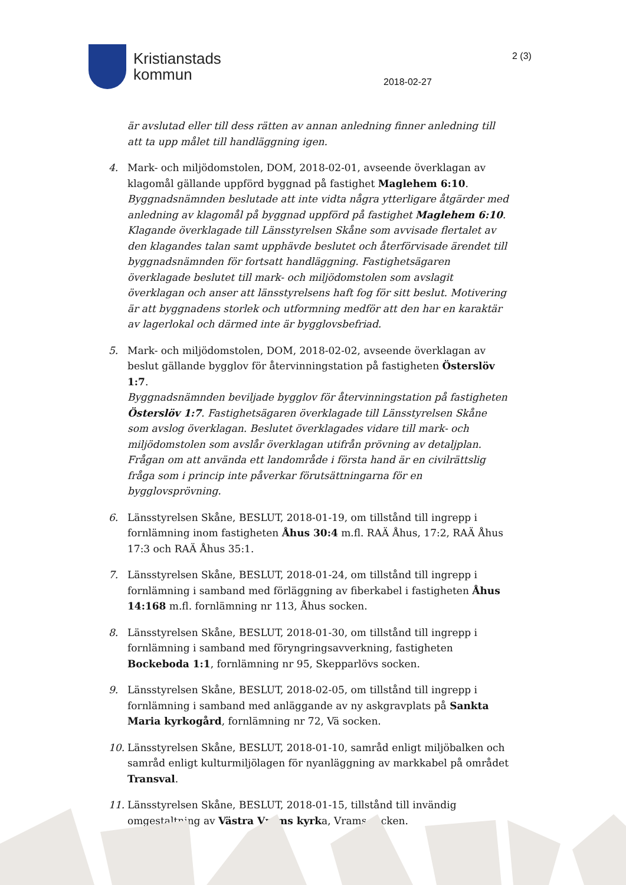Kristianstads
kommun
2 (3)
2018-02-27
är avslutad eller till dess rätten av annan anledning finner anledning till att ta upp målet till handläggning igen.
4. Mark- och miljödomstolen, DOM, 2018-02-01, avseende överklagan av klagomål gällande uppförd byggnad på fastighet Maglehem 6:10.
Byggnadsnämnden beslutade att inte vidta några ytterligare åtgärder med anledning av klagomål på byggnad uppförd på fastighet Maglehem 6:10. Klagande överklagade till Länsstyrelsen Skåne som avvisade flertalet av den klagandes talan samt upphävde beslutet och återförvisade ärendet till byggnadsnämnden för fortsatt handläggning. Fastighetsägaren överklagade beslutet till mark- och miljödomstolen som avslagit överklagan och anser att länsstyrelsens haft fog för sitt beslut. Motivering är att byggnadens storlek och utformning medför att den har en karaktär av lagerlokal och därmed inte är bygglovsbefriad.
5. Mark- och miljödomstolen, DOM, 2018-02-02, avseende överklagan av beslut gällande bygglov för återvinningstation på fastigheten Österslöv 1:7.
Byggnadsnämnden beviljade bygglov för återvinningstation på fastigheten Österslöv 1:7. Fastighetsägaren överklagade till Länsstyrelsen Skåne som avslog överklagan. Beslutet överklagades vidare till mark- och miljödomstolen som avslår överklagan utifrån prövning av detaljplan. Frågan om att använda ett landområde i första hand är en civilrättslig fråga som i princip inte påverkar förutsättningarna för en bygglovsprövning.
6. Länsstyrelsen Skåne, BESLUT, 2018-01-19, om tillstånd till ingrepp i fornlämning inom fastigheten Åhus 30:4 m.fl. RAÄ Åhus, 17:2, RAÄ Åhus 17:3 och RAÄ Åhus 35:1.
7. Länsstyrelsen Skåne, BESLUT, 2018-01-24, om tillstånd till ingrepp i fornlämning i samband med förläggning av fiberkabel i fastigheten Åhus 14:168 m.fl. fornlämning nr 113, Åhus socken.
8. Länsstyrelsen Skåne, BESLUT, 2018-01-30, om tillstånd till ingrepp i fornlämning i samband med föryngringsavverkning, fastigheten Bockeboda 1:1, fornlämning nr 95, Skepparlövs socken.
9. Länsstyrelsen Skåne, BESLUT, 2018-02-05, om tillstånd till ingrepp i fornlämning i samband med anläggande av ny askgravplats på Sankta Maria kyrkogård, fornlämning nr 72, Vä socken.
10. Länsstyrelsen Skåne, BESLUT, 2018-01-10, samråd enligt miljöbalken och samråd enligt kulturmiljölagen för nyanläggning av markkabel på området Transval.
11. Länsstyrelsen Skåne, BESLUT, 2018-01-15, tillstånd till invändig omgestaltning av Västra Vrams kyrka, Vrams socken.